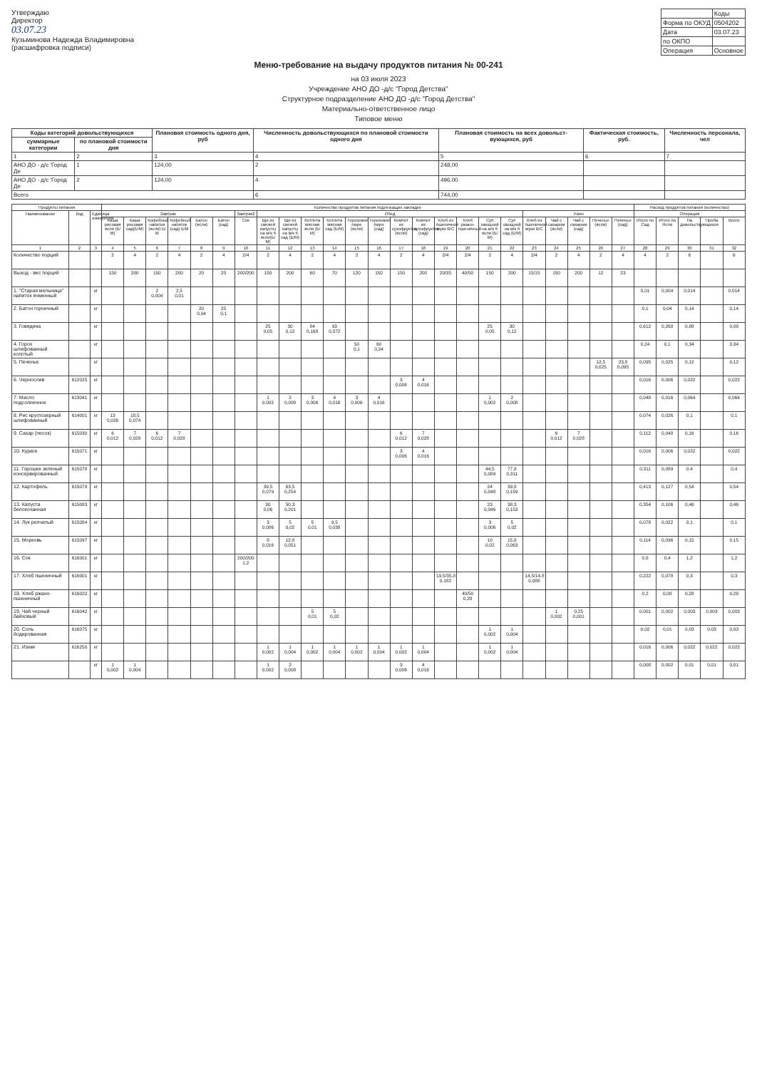Утверждаю
Директор
03.07.23
Кузьминова Надежда Владимировна
(расшифровка подписи)
| | Коды |
| Форма по ОКУД | 0504202 |
| Дата | 03.07.23 |
| по ОКПО | |
| Операция | Основное |
Меню-требование на выдачу продуктов питания № 00-241
на 03 июля 2023
Учреждение АНО ДО -д/с "Город Детства"
Структурное подразделение АНО ДО -д/с "Город Детства"
Материально-ответственное лицо
Типовое меню
| Коды категорий довольствующихся | | Плановая стоимость одного дня, руб | Численность довольствующихся по плановой стоимости одного дня | Плановая стоимость на всех довольст-вующихся, руб | Фактическая стоимость, руб. | Численность персонала, чел |
| --- | --- | --- | --- | --- | --- | --- |
| суммарные категории | по плановой стоимости дня | | | | | |
| 1 | 2 | 3 | 4 | 5 | 6 | 7 |
| АНО ДО - д/с 'Город Де | 1 | 124,00 | 2 | 248,00 | | |
| АНО ДО - д/с 'Город Де | 2 | 124,00 | 4 | 496,00 | | |
| Всего | | | 6 | 744,00 | | |
| Продукты питания | | | Количество продуктов питания подлежащих закладке | | | | | | | | | | | | | | | | | | | | | | | | Расход продуктов питания (количество) | | | | |
| --- | --- | --- | --- | --- | --- | --- | --- | --- | --- | --- | --- | --- | --- | --- | --- | --- | --- | --- | --- | --- | --- | --- | --- | --- | --- | --- | --- | --- | --- | --- | --- |
| Наименование | Код | Единица измерения | Завтрак | | | | | | Завтрак2 | Обед | | | | | | | | | | | | Ужин | | | | | Операция | | | | |
| | | | Каша рисовая ясли (Б/М) | Каша рисовая сад(Б/М) | Кофейный напиток (ясли) Б/М | Кофейный напиток (сад) Б/М | Батон (ясли) | Батон (сад) | Сок | Щи из свежей капусты на м/к б ясли(Б/М) | Щи из свежей капусты на м/к б сад (Б/М) | Котлета мясная ясли (Б/М) | Котлета мясная сад (Б/М) | Гороховое пюре (ясли) | Гороховое пюре (сад) | Компот из сухофруктов (ясли) | Компот из сухофруктов (сад) | Хлеб из пшеничной муки В/С | Хлеб ржано-пшеничный | Суп овощной на м/к б ясли (Б/М) | Суп овощной на м/к б сад (Б/М) | Хлеб из пшеничной муки В/С | Чай с сахаром (ясли) | Чай с сахаром (сад) | Печенье (ясли) | Печенье (сад) | Итого по Сад | Итого по Ясли | На довольствующихся | Проба | Всего |
| 1 | 2 | 3 | 4 | 5 | 6 | 7 | 8 | 9 | 10 | 11 | 12 | 13 | 14 | 15 | 16 | 17 | 18 | 19 | 20 | 21 | 22 | 23 | 24 | 25 | 26 | 27 | 28 | 29 | 30 | 31 | 32 |
| Количество порций | | | 2 | 4 | 2 | 4 | 2 | 4 | 2/4 | 2 | 4 | 2 | 4 | 2 | 4 | 2 | 4 | 2/4 | 2/4 | 2 | 4 | 2/4 | 2 | 4 | 2 | 4 | 4 | 2 | 6 | | 6 |
| Выход - вес порций | | | 150 | 200 | 150 | 200 | 20 | 25 | 200/200 | 150 | 200 | 60 | 70 | 120 | 150 | 150 | 200 | 20/35 | 40/50 | 150 | 200 | 15/15 | 150 | 200 | 12 | 23 | | | | | |
| 1. "Старая мельница" напиток ячменный | | кг | | | 2 0,004 | 2,5 0,01 | | | | | | | | | | | | | | | | | | | | | 0,01 | 0,004 | 0,014 | | 0,014 |
| 2. Батон горчичный | | кг | | | | | 20 0,04 | 25 0,1 | | | | | | | | | | | | | | | | | | | 0,1 | 0,04 | 0,14 | | 0,14 |
| 3. Говядина | | кг | | | | | | | | 25 0,05 | 30 0,12 | 84 0,168 | 93 0,372 | | | | | | | 25 0,05 | 30 0,12 | | | | | | 0,612 | 0,268 | 0,88 | | 0,88 |
| 4. Горох шлифованный колотый | | кг | | | | | | | | | | | | 50 0,1 | 60 0,24 | | | | | | | | | | | | 0,24 | 0,1 | 0,34 | | 0,34 |
| 5. Печенье | | кг | | | | | | | | | | | | | | | | | | | | | | | 12,5 0,025 | 23,8 0,095 | 0,095 | 0,025 | 0,12 | | 0,12 |
| 6. Чернослив | 612025 | кг | | | | | | | | | | | | | | 3 0,006 | 4 0,016 | | | | | | | | | | 0,016 | 0,006 | 0,022 | | 0,022 |
| 7. Масло подсолнечное | 613041 | кг | | | | | | | | 1 0,002 | 2 0,008 | 3 0,006 | 4 0,016 | 3 0,006 | 4 0,016 | | | | | 1 0,002 | 2 0,008 | | | | | | 0,048 | 0,016 | 0,064 | | 0,064 |
| 8. Рис круглозерный шлифованный | 614001 | кг | 13 0,026 | 18,5 0,074 | | | | | | | | | | | | | | | | | | | | | | | 0,074 | 0,026 | 0,1 | | 0,1 |
| 9. Сахар (песок) | 615030 | кг | 6 0,012 | 7 0,028 | 6 0,012 | 7 0,028 | | | | | | | | | | 6 0,012 | 7 0,028 | | | | | | 6 0,012 | 7 0,028 | | | 0,112 | 0,048 | 0,16 | | 0,16 |
| 10. Курага | 615071 | кг | | | | | | | | | | | | | | 3 0,006 | 4 0,016 | | | | | | | | | | 0,016 | 0,006 | 0,022 | | 0,022 |
| 11. Горошек зеленый консервированный | 615078 | кг | | | | | | | | | | | | | | | | | | 44,5 0,089 | 77,8 0,311 | | | | | | 0,311 | 0,089 | 0,4 | | 0,4 |
| 12. Картофель | 615079 | кг | | | | | | | | 39,5 0,079 | 63,5 0,254 | | | | | | | | | 24 0,048 | 39,8 0,159 | | | | | | 0,413 | 0,127 | 0,54 | | 0,54 |
| 13. Капуста белокочанная | 615083 | кг | | | | | | | | 30 0,06 | 50,3 0,201 | | | | | | | | | 23 0,046 | 38,3 0,153 | | | | | | 0,354 | 0,106 | 0,46 | | 0,46 |
| 14. Лук репчатый | 615084 | кг | | | | | | | | 3 0,006 | 5 0,02 | 5 0,01 | 9,5 0,038 | | | | | | | 3 0,006 | 5 0,02 | | | | | | 0,078 | 0,022 | 0,1 | | 0,1 |
| 15. Морковь | 615097 | кг | | | | | | | | 8 0,016 | 12,8 0,051 | | | | | | | | | 10 0,02 | 15,8 0,063 | | | | | | 0,114 | 0,036 | 0,15 | | 0,15 |
| 16. Сок | 616001 | кг | | | | | | | 200/200 1,2 | | | | | | | | | | | | | | | | | | 0,8 | 0,4 | 1,2 | | 1,2 |
| 17. Хлеб пшеничный | 616001 | кг | | | | | | | | | | | | | | | | 19,5/35,8 0,182 | | | | 14,5/14,8 0,088 | | | | | 0,222 | 0,078 | 0,3 | | 0,3 |
| 18. Хлеб ржано-пшеничный | 616022 | кг | | | | | | | | | | | | | | | | | 40/50 0,28 | | | | | | | | 0,2 | 0,08 | 0,28 | | 0,28 |
| 19. Чай черный байховый | 616042 | кг | | | | | | | | | | 5 0,01 | 5 0,02 | | | | | | | | | | 1 0,002 | 0,25 0,001 | | | 0,001 | 0,002 | 0,003 | 0,003 | 0,003 |
| 20. Соль йодированная | 616075 | кг | | | | | | | | | | | | | | | | | | 1 0,002 | 1 0,004 | | | | | | 0,02 | 0,01 | 0,03 | 0,03 | 0,03 |
| 21. Изюм | 616250 | кг | | | | | | | | 1 0,002 | 1 0,004 | 1 0,002 | 1 0,004 | 1 0,002 | 1 0,004 | 1 0,002 | 1 0,004 | | | 1 0,002 | 1 0,004 | | | | | | 0,016 | 0,006 | 0,022 | 0,022 | 0,022 |
| | | кг | 1 0,002 | 1 0,004 | | | | | | 1 0,002 | 2 0,008 | | | | | 3 0,006 | 4 0,016 | | | | | | | | | | 0,008 | 0,002 | 0,01 | 0,01 | 0,01 |